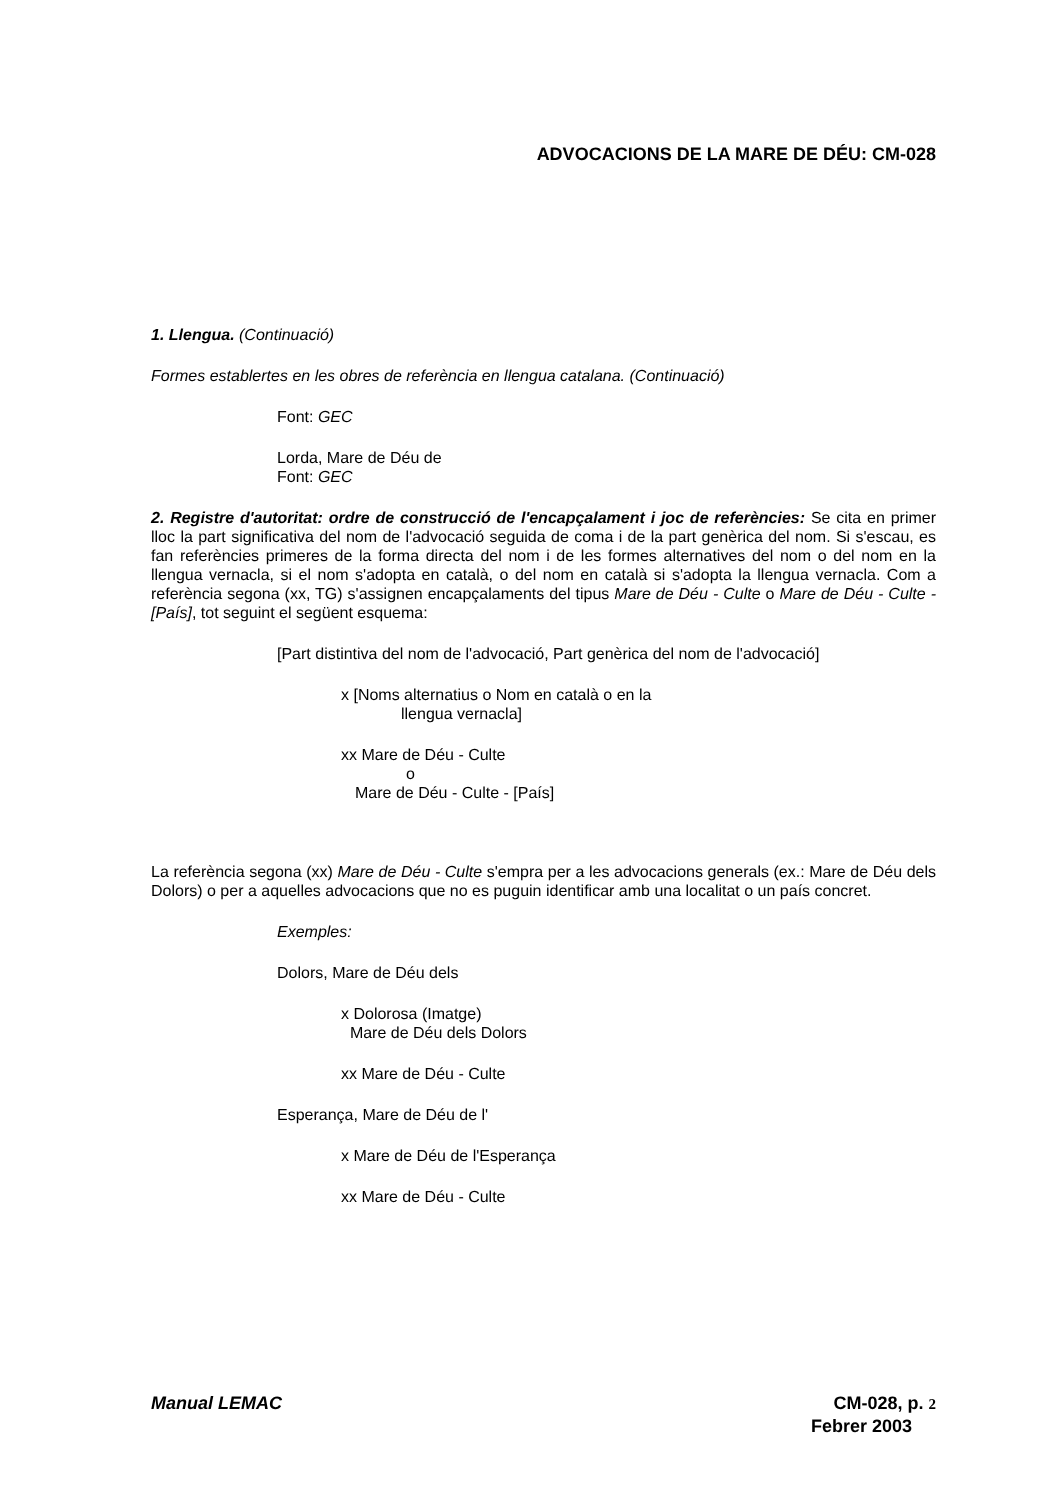ADVOCACIONS DE LA MARE DE DÉU: CM-028
1. Llengua. (Continuació)
Formes establertes en les obres de referència en llengua catalana. (Continuació)
Font: GEC
Lorda, Mare de Déu de
Font: GEC
2. Registre d'autoritat: ordre de construcció de l'encapçalament i joc de referències: Se cita en primer lloc la part significativa del nom de l'advocació seguida de coma i de la part genèrica del nom. Si s'escau, es fan referències primeres de la forma directa del nom i de les formes alternatives del nom o del nom en la llengua vernacla, si el nom s'adopta en català, o del nom en català si s'adopta la llengua vernacla. Com a referència segona (xx, TG) s'assignen encapçalaments del tipus Mare de Déu - Culte o Mare de Déu - Culte - [País], tot seguint el següent esquema:
[Part distintiva del nom de l'advocació, Part genèrica del nom de l'advocació]
x [Noms alternatius o Nom en català o en la
llengua vernacla]
xx Mare de Déu - Culte
o
Mare de Déu - Culte - [País]
La referència segona (xx) Mare de Déu - Culte s'empra per a les advocacions generals (ex.: Mare de Déu dels Dolors) o per a aquelles advocacions que no es puguin identificar amb una localitat o un país concret.
Exemples:
Dolors, Mare de Déu dels
x Dolorosa (Imatge)
Mare de Déu dels Dolors
xx Mare de Déu - Culte
Esperança, Mare de Déu de l'
x Mare de Déu de l'Esperança
xx Mare de Déu - Culte
Manual LEMAC CM-028, p. 2
Febrer 2003